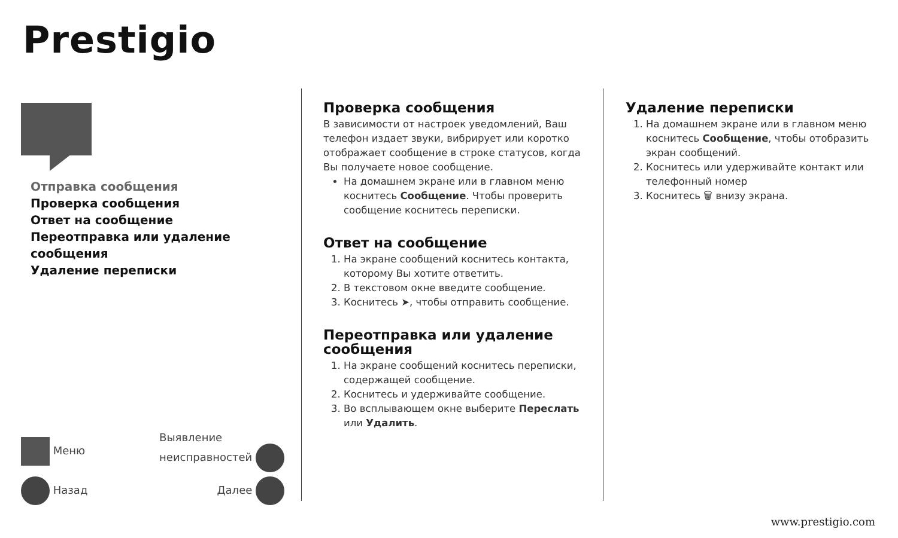Prestigio
Отправка сообщения
Проверка сообщения
Ответ на сообщение
Переотправка или удаление сообщения
Удаление переписки
Меню Выявление
неисправностей
Назад Далее
Проверка сообщения
В зависимости от настроек уведомлений, Ваш телефон издает звуки, вибрирует или коротко отображает сообщение в строке статусов, когда Вы получаете новое сообщение.
На домашнем экране или в главном меню коснитесь Сообщение. Чтобы проверить сообщение коснитесь переписки.
Ответ на сообщение
1. На экране сообщений коснитесь контакта, которому Вы хотите ответить.
2. В текстовом окне введите сообщение.
3. Коснитесь ➤, чтобы отправить сообщение.
Переотправка или удаление сообщения
1. На экране сообщений коснитесь переписки, содержащей сообщение.
2. Коснитесь и удерживайте сообщение.
3. Во всплывающем окне выберите Переслать или Удалить.
Удаление переписки
1. На домашнем экране или в главном меню коснитесь Сообщение, чтобы отобразить экран сообщений.
2. Коснитесь или удерживайте контакт или телефонный номер
3. Коснитесь 🗑 внизу экрана.
www.prestigio.com